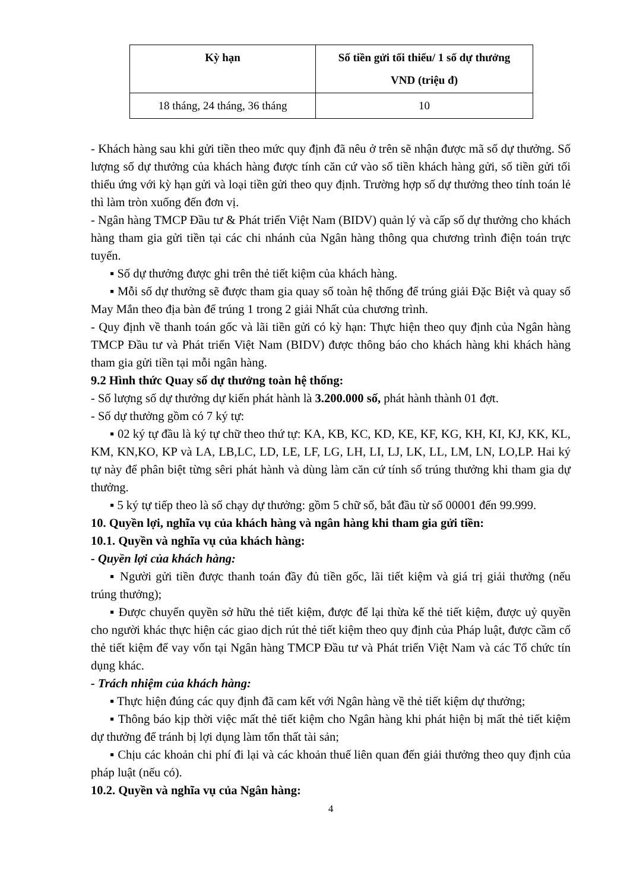| Kỳ hạn | Số tiền gửi tối thiểu/ 1 số dự thưởng VND (triệu đ) |
| --- | --- |
| 18 tháng, 24 tháng, 36 tháng | 10 |
- Khách hàng sau khi gửi tiền theo mức quy định đã nêu ở trên sẽ nhận được mã số dự thưởng. Số lượng số dự thưởng của khách hàng được tính căn cứ vào số tiền khách hàng gửi, số tiền gửi tối thiểu ứng với kỳ hạn gửi và loại tiền gửi theo quy định. Trường hợp số dự thưởng theo tính toán lẻ thì làm tròn xuống đến đơn vị.
- Ngân hàng TMCP Đầu tư & Phát triển Việt Nam (BIDV) quản lý và cấp số dự thưởng cho khách hàng tham gia gửi tiền tại các chi nhánh của Ngân hàng thông qua chương trình điện toán trực tuyến.
▪ Số dự thưởng được ghi trên thẻ tiết kiệm của khách hàng.
▪ Mỗi số dự thưởng sẽ được tham gia quay số toàn hệ thống để trúng giải Đặc Biệt và quay số May Mắn theo địa bàn để trúng 1 trong 2 giải Nhất của chương trình.
- Quy định về thanh toán gốc và lãi tiền gửi có kỳ hạn: Thực hiện theo quy định của Ngân hàng TMCP Đầu tư và Phát triển Việt Nam (BIDV) được thông báo cho khách hàng khi khách hàng tham gia gửi tiền tại mỗi ngân hàng.
9.2 Hình thức Quay số dự thưởng toàn hệ thống:
- Số lượng số dự thưởng dự kiến phát hành là 3.200.000 số, phát hành thành 01 đợt.
- Số dự thưởng gồm có 7 ký tự:
▪ 02 ký tự đầu là ký tự chữ theo thứ tự: KA, KB, KC, KD, KE, KF, KG, KH, KI, KJ, KK, KL, KM, KN,KO, KP và LA, LB,LC, LD, LE, LF, LG, LH, LI, LJ, LK, LL, LM, LN, LO,LP. Hai ký tự này để phân biệt từng sêri phát hành và dùng làm căn cứ tính số trúng thưởng khi tham gia dự thưởng.
▪ 5 ký tự tiếp theo là số chạy dự thưởng: gồm 5 chữ số, bắt đầu từ số 00001 đến 99.999.
10. Quyền lợi, nghĩa vụ của khách hàng và ngân hàng khi tham gia gửi tiền:
10.1. Quyền và nghĩa vụ của khách hàng:
- Quyền lợi của khách hàng:
▪ Người gửi tiền được thanh toán đầy đủ tiền gốc, lãi tiết kiệm và giá trị giải thưởng (nếu trúng thưởng);
▪ Được chuyển quyền sở hữu thẻ tiết kiệm, được để lại thừa kế thẻ tiết kiệm, được uỷ quyền cho người khác thực hiện các giao dịch rút thẻ tiết kiệm theo quy định của Pháp luật, được cầm cố thẻ tiết kiệm để vay vốn tại Ngân hàng TMCP Đầu tư và Phát triển Việt Nam và các Tổ chức tín dụng khác.
- Trách nhiệm của khách hàng:
▪ Thực hiện đúng các quy định đã cam kết với Ngân hàng về thẻ tiết kiệm dự thưởng;
▪ Thông báo kịp thời việc mất thẻ tiết kiệm cho Ngân hàng khi phát hiện bị mất thẻ tiết kiệm dự thưởng để tránh bị lợi dụng làm tổn thất tài sản;
▪ Chịu các khoản chi phí đi lại và các khoản thuế liên quan đến giải thưởng theo quy định của pháp luật (nếu có).
10.2. Quyền và nghĩa vụ của Ngân hàng:
4